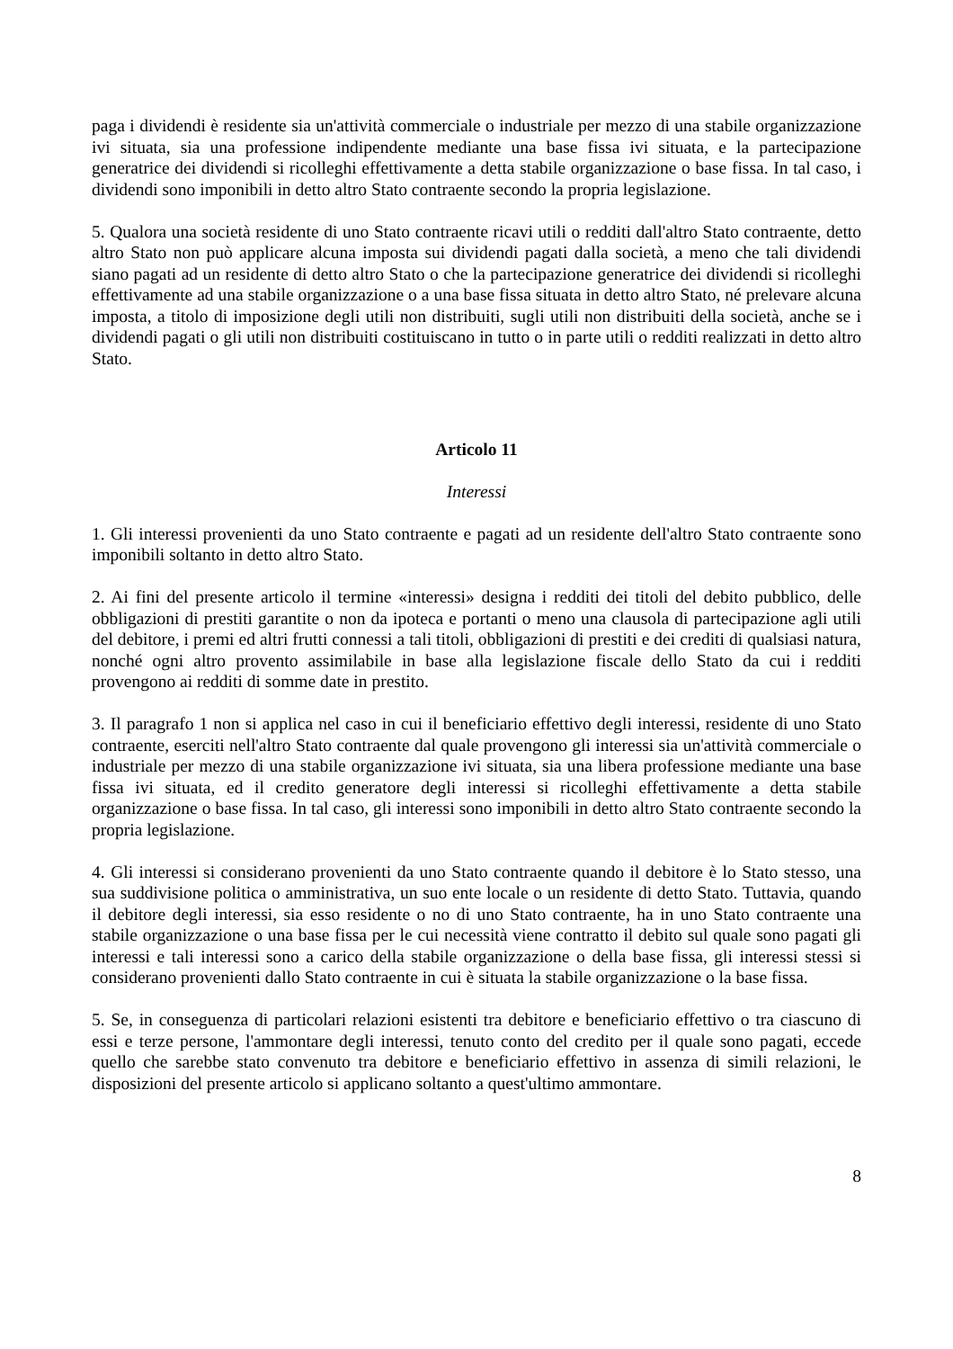paga i dividendi è residente sia un'attività commerciale o industriale per mezzo di una stabile organizzazione ivi situata, sia una professione indipendente mediante una base fissa ivi situata, e la partecipazione generatrice dei dividendi si ricolleghi effettivamente a detta stabile organizzazione o base fissa. In tal caso, i dividendi sono imponibili in detto altro Stato contraente secondo la propria legislazione.
5. Qualora una società residente di uno Stato contraente ricavi utili o redditi dall'altro Stato contraente, detto altro Stato non può applicare alcuna imposta sui dividendi pagati dalla società, a meno che tali dividendi siano pagati ad un residente di detto altro Stato o che la partecipazione generatrice dei dividendi si ricolleghi effettivamente ad una stabile organizzazione o a una base fissa situata in detto altro Stato, né prelevare alcuna imposta, a titolo di imposizione degli utili non distribuiti, sugli utili non distribuiti della società, anche se i dividendi pagati o gli utili non distribuiti costituiscano in tutto o in parte utili o redditi realizzati in detto altro Stato.
Articolo 11
Interessi
1. Gli interessi provenienti da uno Stato contraente e pagati ad un residente dell'altro Stato contraente sono imponibili soltanto in detto altro Stato.
2. Ai fini del presente articolo il termine «interessi» designa i redditi dei titoli del debito pubblico, delle obbligazioni di prestiti garantite o non da ipoteca e portanti o meno una clausola di partecipazione agli utili del debitore, i premi ed altri frutti connessi a tali titoli, obbligazioni di prestiti e dei crediti di qualsiasi natura, nonché ogni altro provento assimilabile in base alla legislazione fiscale dello Stato da cui i redditi provengono ai redditi di somme date in prestito.
3. Il paragrafo 1 non si applica nel caso in cui il beneficiario effettivo degli interessi, residente di uno Stato contraente, eserciti nell'altro Stato contraente dal quale provengono gli interessi sia un'attività commerciale o industriale per mezzo di una stabile organizzazione ivi situata, sia una libera professione mediante una base fissa ivi situata, ed il credito generatore degli interessi si ricolleghi effettivamente a detta stabile organizzazione o base fissa. In tal caso, gli interessi sono imponibili in detto altro Stato contraente secondo la propria legislazione.
4. Gli interessi si considerano provenienti da uno Stato contraente quando il debitore è lo Stato stesso, una sua suddivisione politica o amministrativa, un suo ente locale o un residente di detto Stato. Tuttavia, quando il debitore degli interessi, sia esso residente o no di uno Stato contraente, ha in uno Stato contraente una stabile organizzazione o una base fissa per le cui necessità viene contratto il debito sul quale sono pagati gli interessi e tali interessi sono a carico della stabile organizzazione o della base fissa, gli interessi stessi si considerano provenienti dallo Stato contraente in cui è situata la stabile organizzazione o la base fissa.
5. Se, in conseguenza di particolari relazioni esistenti tra debitore e beneficiario effettivo o tra ciascuno di essi e terze persone, l'ammontare degli interessi, tenuto conto del credito per il quale sono pagati, eccede quello che sarebbe stato convenuto tra debitore e beneficiario effettivo in assenza di simili relazioni, le disposizioni del presente articolo si applicano soltanto a quest'ultimo ammontare.
8